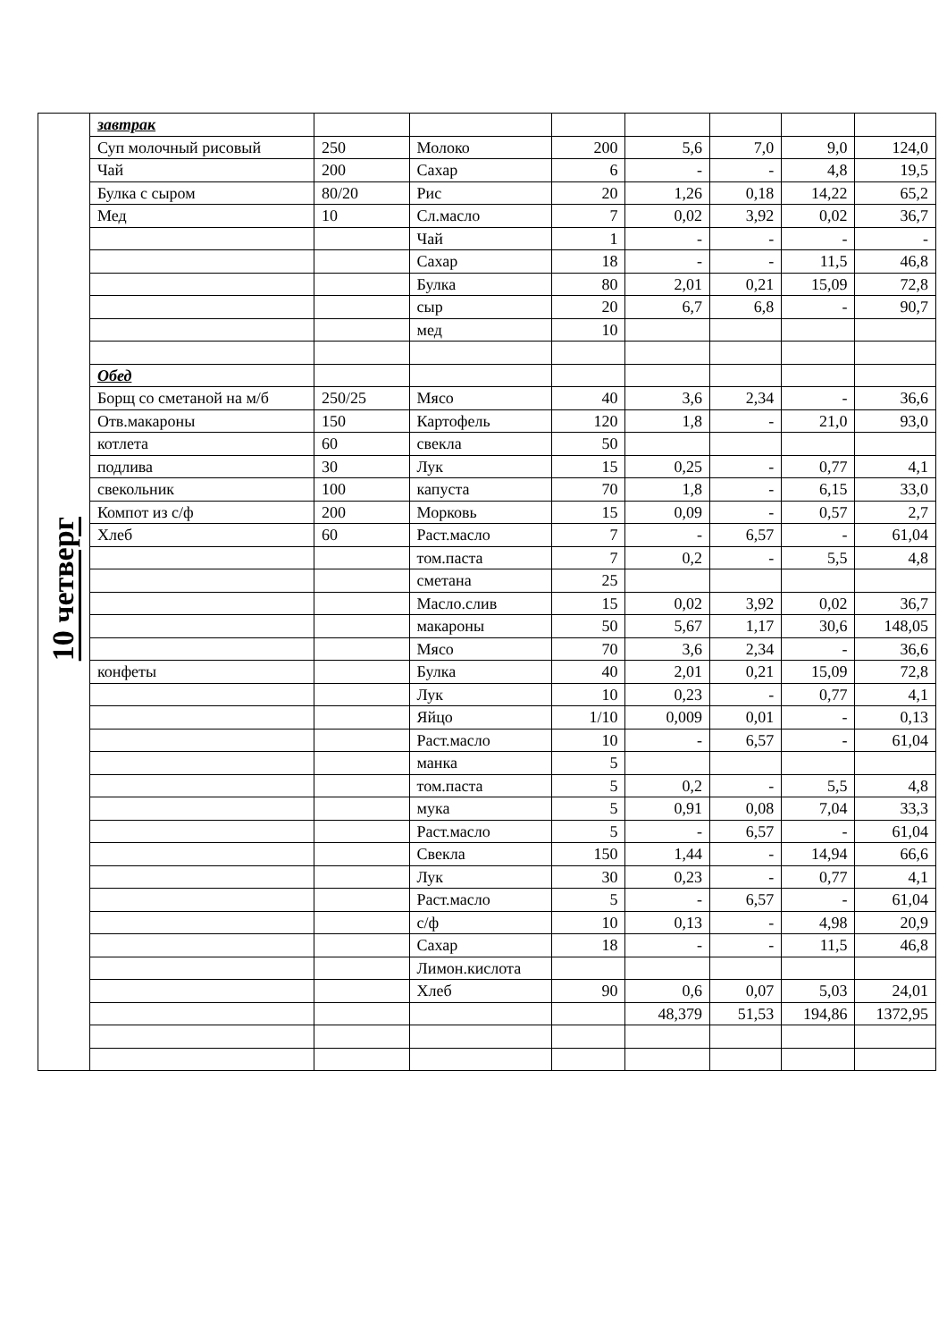| 10 четверг | завтрак | | | | | | | |
| | Суп молочный рисовый | 250 | Молоко | 200 | 5,6 | 7,0 | 9,0 | 124,0 |
| | Чай | 200 | Сахар | 6 | - | - | 4,8 | 19,5 |
| | Булка с сыром | 80/20 | Рис | 20 | 1,26 | 0,18 | 14,22 | 65,2 |
| | Мед | 10 | Сл.масло | 7 | 0,02 | 3,92 | 0,02 | 36,7 |
| | | | Чай | 1 | - | - | - | - |
| | | | Сахар | 18 | - | - | 11,5 | 46,8 |
| | | | Булка | 80 | 2,01 | 0,21 | 15,09 | 72,8 |
| | | | сыр | 20 | 6,7 | 6,8 | - | 90,7 |
| | | | мед | 10 | | | | |
| | Обед | | | | | | | |
| | Борщ со сметаной на м/б | 250/25 | Мясо | 40 | 3,6 | 2,34 | - | 36,6 |
| | Отв.макароны | 150 | Картофель | 120 | 1,8 | - | 21,0 | 93,0 |
| | котлета | 60 | свекла | 50 | | | | |
| | подлива | 30 | Лук | 15 | 0,25 | - | 0,77 | 4,1 |
| | свекольник | 100 | капуста | 70 | 1,8 | - | 6,15 | 33,0 |
| | Компот из с/ф | 200 | Морковь | 15 | 0,09 | - | 0,57 | 2,7 |
| | Хлеб | 60 | Раст.масло | 7 | - | 6,57 | - | 61,04 |
| | | | том.паста | 7 | 0,2 | - | 5,5 | 4,8 |
| | | | сметана | 25 | | | | |
| | | | Масло.слив | 15 | 0,02 | 3,92 | 0,02 | 36,7 |
| | | | макароны | 50 | 5,67 | 1,17 | 30,6 | 148,05 |
| | | | Мясо | 70 | 3,6 | 2,34 | - | 36,6 |
| | конфеты | | Булка | 40 | 2,01 | 0,21 | 15,09 | 72,8 |
| | | | Лук | 10 | 0,23 | - | 0,77 | 4,1 |
| | | | Яйцо | 1/10 | 0,009 | 0,01 | - | 0,13 |
| | | | Раст.масло | 10 | - | 6,57 | - | 61,04 |
| | | | манка | 5 | | | | |
| | | | том.паста | 5 | 0,2 | - | 5,5 | 4,8 |
| | | | мука | 5 | 0,91 | 0,08 | 7,04 | 33,3 |
| | | | Раст.масло | 5 | - | 6,57 | - | 61,04 |
| | | | Свекла | 150 | 1,44 | - | 14,94 | 66,6 |
| | | | Лук | 30 | 0,23 | - | 0,77 | 4,1 |
| | | | Раст.масло | 5 | - | 6,57 | - | 61,04 |
| | | | с/ф | 10 | 0,13 | - | 4,98 | 20,9 |
| | | | Сахар | 18 | - | - | 11,5 | 46,8 |
| | | | Лимон.кислота | | | | | |
| | | | Хлеб | 90 | 0,6 | 0,07 | 5,03 | 24,01 |
| | | | | | 48,379 | 51,53 | 194,86 | 1372,95 |